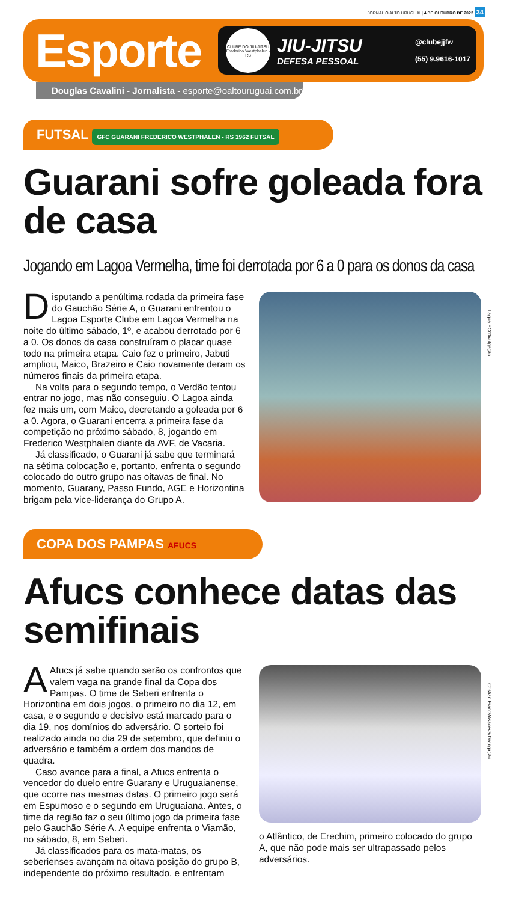JORNAL O ALTO URUGUAI | 4 DE OUTUBRO DE 2022 34
Esporte
CLUBE DO JIU-JITSU
Frederico Westphalen - RS
JIU-JITSU
DEFESA PESSOAL
@clubejjfw
(55) 9.9616-1017
Douglas Cavalini - Jornalista - esporte@oaltouruguai.com.br
FUTSAL GFC GUARANI FREDERICO WESTPHALEN - RS 1962 FUTSAL
Guarani sofre goleada fora de casa
Jogando em Lagoa Vermelha, time foi derrotada por 6 a 0 para os donos da casa
Disputando a penúltima rodada da primeira fase do Gauchão Série A, o Guarani enfrentou o Lagoa Esporte Clube em Lagoa Vermelha na noite do último sábado, 1º, e acabou derrotado por 6 a 0. Os donos da casa construíram o placar quase todo na primeira etapa. Caio fez o primeiro, Jabuti ampliou, Maico, Brazeiro e Caio novamente deram os números finais da primeira etapa.
Na volta para o segundo tempo, o Verdão tentou entrar no jogo, mas não conseguiu. O Lagoa ainda fez mais um, com Maico, decretando a goleada por 6 a 0. Agora, o Guarani encerra a primeira fase da competição no próximo sábado, 8, jogando em Frederico Westphalen diante da AVF, de Vacaria.
Já classificado, o Guarani já sabe que terminará na sétima colocação e, portanto, enfrenta o segundo colocado do outro grupo nas oitavas de final. No momento, Guarany, Passo Fundo, AGE e Horizontina brigam pela vice-liderança do Grupo A.
Lagoa EC/Divulgação
COPA DOS PAMPAS AFUCS
Afucs conhece datas das semifinais
AAfucs já sabe quando serão os confrontos que valem vaga na grande final da Copa dos Pampas. O time de Seberi enfrenta o Horizontina em dois jogos, o primeiro no dia 12, em casa, e o segundo e decisivo está marcado para o dia 19, nos domínios do adversário. O sorteio foi realizado ainda no dia 29 de setembro, que definiu o adversário e também a ordem dos mandos de quadra.
Caso avance para a final, a Afucs enfrenta o vencedor do duelo entre Guarany e Uruguaianense, que ocorre nas mesmas datas. O primeiro jogo será em Espumoso e o segundo em Uruguaiana. Antes, o time da região faz o seu último jogo da primeira fase pelo Gauchão Série A. A equipe enfrenta o Viamão, no sábado, 8, em Seberi.
Já classificados para os mata-matas, os seberienses avançam na oitava posição do grupo B, independente do próximo resultado, e enfrentam
Cristian Frantz/Assoeva/Divulgação
o Atlântico, de Erechim, primeiro colocado do grupo A, que não pode mais ser ultrapassado pelos adversários.